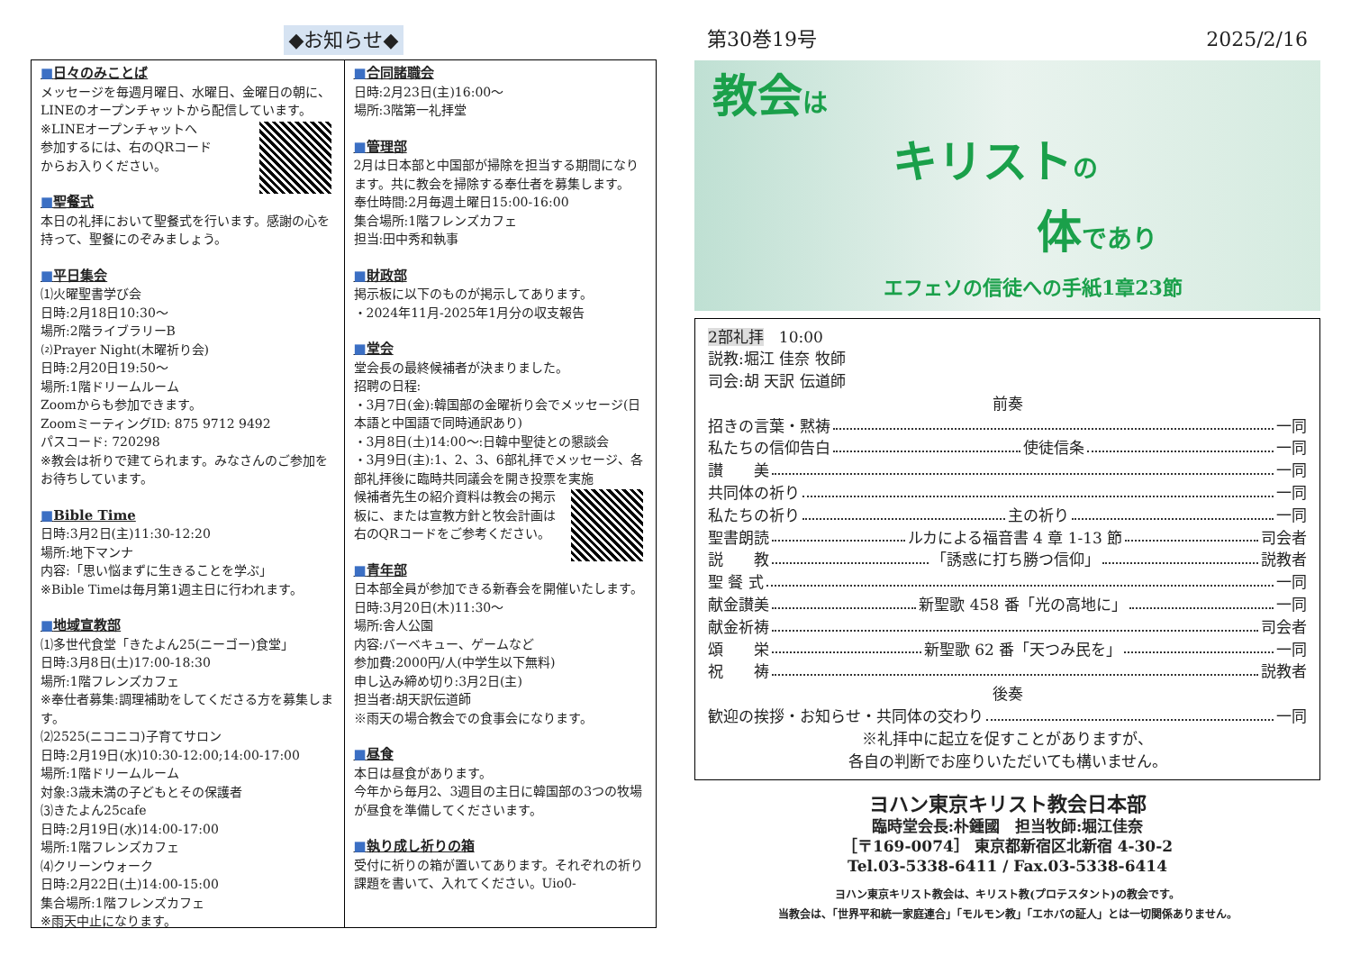◆お知らせ◆
■日々のみことば
メッセージを毎週月曜日、水曜日、金曜日の朝に、LINEのオープンチャットから配信しています。
※LINEオープンチャットへ
参加するには、右のQRコード
からお入りください。
■聖餐式
本日の礼拝において聖餐式を行います。感謝の心を持って、聖餐にのぞみましょう。
■平日集会
⑴火曜聖書学び会
日時:2月18日10:30〜
場所:2階ライブラリーB
⑵Prayer Night(木曜祈り会)
日時:2月20日19:50〜
場所:1階ドリームルーム
Zoomからも参加できます。
ZoomミーティングID: 875 9712 9492
パスコード: 720298
※教会は祈りで建てられます。みなさんのご参加をお待ちしています。
■Bible Time
日時:3月2日(主)11:30-12:20
場所:地下マンナ
内容:「思い悩まずに生きることを学ぶ」
※Bible Timeは毎月第1週主日に行われます。
■地域宣教部
⑴多世代食堂「きたよん25(ニーゴー)食堂」
日時:3月8日(土)17:00-18:30
場所:1階フレンズカフェ
※奉仕者募集:調理補助をしてくださる方を募集します。
⑵2525(ニコニコ)子育てサロン
日時:2月19日(水)10:30-12:00;14:00-17:00
場所:1階ドリームルーム
対象:3歳未満の子どもとその保護者
⑶きたよん25cafe
日時:2月19日(水)14:00-17:00
場所:1階フレンズカフェ
⑷クリーンウォーク
日時:2月22日(土)14:00-15:00
集合場所:1階フレンズカフェ
※雨天中止になります。
■合同諸職会
日時:2月23日(主)16:00〜
場所:3階第一礼拝堂
■管理部
2月は日本部と中国部が掃除を担当する期間になります。共に教会を掃除する奉仕者を募集します。
奉仕時間:2月毎週土曜日15:00-16:00
集合場所:1階フレンズカフェ
担当:田中秀和執事
■財政部
掲示板に以下のものが掲示してあります。
・2024年11月-2025年1月分の収支報告
■堂会
堂会長の最終候補者が決まりました。
招聘の日程:
・3月7日(金):韓国部の金曜祈り会でメッセージ(日本語と中国語で同時通訳あり)
・3月8日(土)14:00〜:日韓中聖徒との懇談会
・3月9日(主):1、2、3、6部礼拝でメッセージ、各部礼拝後に臨時共同議会を開き投票を実施
候補者先生の紹介資料は教会の掲示板に、または宣教方針と牧会計画は右のQRコードをご参考ください。
■青年部
日本部全員が参加できる新春会を開催いたします。
日時:3月20日(木)11:30〜
場所:舎人公園
内容:バーベキュー、ゲームなど
参加費:2000円/人(中学生以下無料)
申し込み締め切り:3月2日(主)
担当者:胡天訳伝道師
※雨天の場合教会での食事会になります。
■昼食
本日は昼食があります。
今年から毎月2、3週目の主日に韓国部の3つの牧場が昼食を準備してくださいます。
■執り成し祈りの箱
受付に祈りの箱が置いてあります。それぞれの祈り課題を書いて、入れてください。Uio0-
第30巻19号 2025/2/16
教会は
キリストの
体であり
エフェソの信徒への手紙1章23節
2部礼拝　10:00
説教:堀江 佳奈 牧師
司会:胡 天訳 伝道師
前奏
招きの言葉・黙祷 一同
私たちの信仰告白 使徒信条 一同
讃　　美 一同
共同体の祈り 一同
私たちの祈り 主の祈り 一同
聖書朗読 ルカによる福音書 4 章 1-13 節 司会者
説　　教 「誘惑に打ち勝つ信仰」 説教者
聖 餐 式 一同
献金讃美 新聖歌 458 番「光の高地に」 一同
献金祈祷 司会者
頌　　栄 新聖歌 62 番「天つみ民を」 一同
祝　　祷 説教者
後奏
歓迎の挨拶・お知らせ・共同体の交わり 一同
※礼拝中に起立を促すことがありますが、
各自の判断でお座りいただいても構いません。
ヨハン東京キリスト教会日本部
臨時堂会長:朴鍾國　担当牧師:堀江佳奈
［〒169-0074］ 東京都新宿区北新宿 4-30-2
Tel.03-5338-6411 / Fax.03-5338-6414
ヨハン東京キリスト教会は、キリスト教(プロテスタント)の教会です。
当教会は、「世界平和統一家庭連合」「モルモン教」「エホバの証人」とは一切関係ありません。